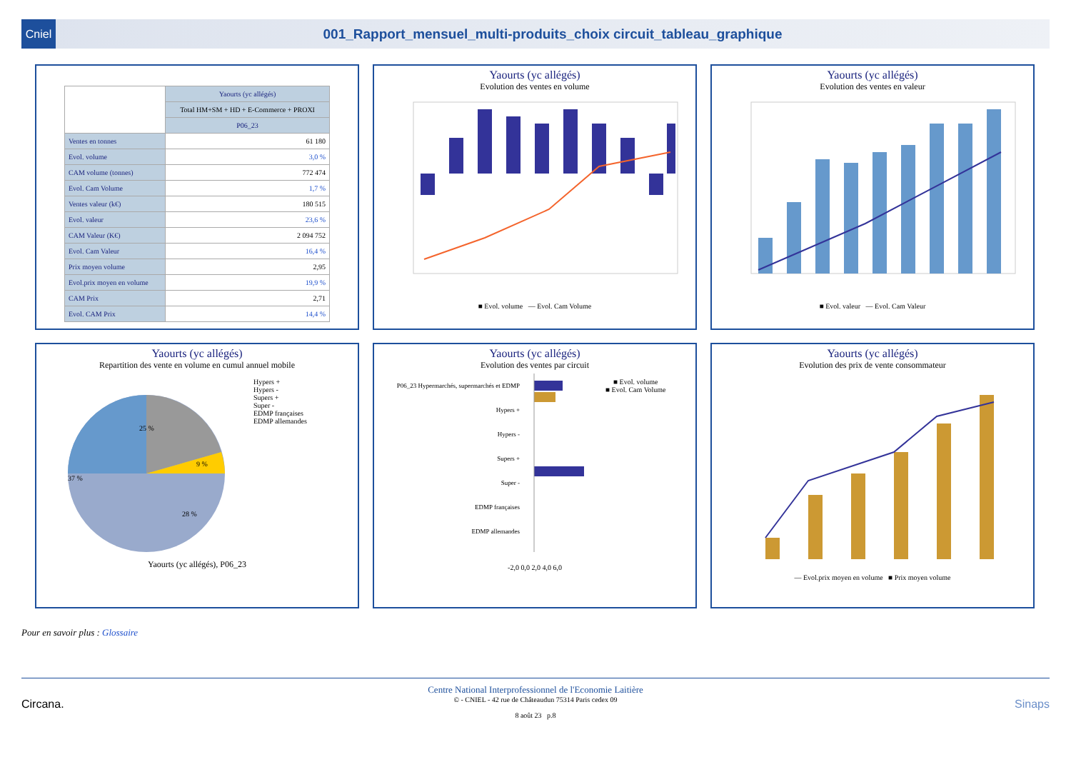Cniel
001_Rapport_mensuel_multi-produits_choix circuit_tableau_graphique
| | Yaourts (yc allégés) |
| --- | --- |
| | Total HM+SM + HD + E-Commerce + PROXI |
| | P06_23 |
| Ventes en tonnes | 61 180 |
| Evol. volume | 3,0 % |
| CAM volume (tonnes) | 772 474 |
| Evol. Cam Volume | 1,7 % |
| Ventes valeur (k€) | 180 515 |
| Evol. valeur | 23,6 % |
| CAM Valeur (K€) | 2 094 752 |
| Evol. Cam Valeur | 16,4 % |
| Prix moyen volume | 2,95 |
| Evol.prix moyen en volume | 19,9 % |
| CAM Prix | 2,71 |
| Evol. CAM Prix | 14,4 % |
Yaourts (yc allégés)
Evolution des ventes en volume
■ Evol. volume — Evol. Cam Volume
Yaourts (yc allégés)
Evolution des ventes en valeur
■ Evol. valeur — Evol. Cam Valeur
Yaourts (yc allégés)
Repartition des vente en volume en cumul annuel mobile
25 %
37 %
28 %
9 %
Hypers +
Hypers -
Supers +
Super -
EDMP françaises
EDMP allemandes
Yaourts (yc allégés), P06_23
Yaourts (yc allégés)
Evolution des ventes par circuit
P06_23 Hypermarchés, supermarchés et EDMP
Hypers +
Hypers -
Supers +
Super -
EDMP françaises
EDMP allemandes
■ Evol. volume
■ Evol. Cam Volume
-2,0 0,0 2,0 4,0 6,0
Yaourts (yc allégés)
Evolution des prix de vente consommateur
— Evol.prix moyen en volume ■ Prix moyen volume
Pour en savoir plus : Glossaire
Centre National Interprofessionnel de l'Economie Laitière
© - CNIEL - 42 rue de Châteaudun 75314 Paris cedex 09
8 août 23 p.8
Circana. Sinaps